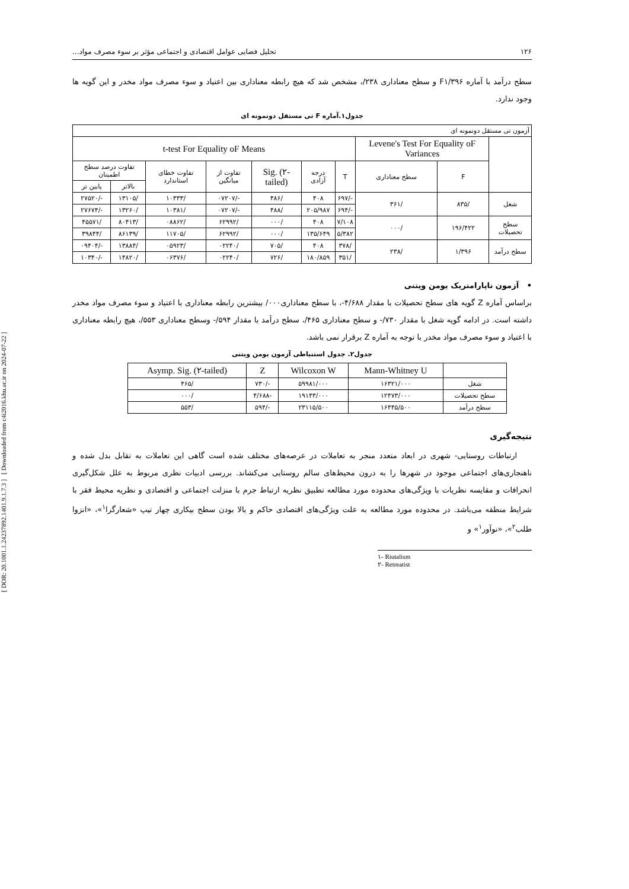[ DOR: 20.1001.1.24237892.1401.9.1.7.3 ] [ Downloaded from c4i2016.khu.ac.ir on 2024-07-22 ]
۱۲۶ تحلیل فضایی عوامل اقتصادی و اجتماعی مؤثر بر سوء مصرف مواد...
سطح درآمد با آماره F۱/۳۹۶ و سطح معناداری ۲۳۸/، مشخص شد که هیچ رابطه معناداری بین اعتیاد و سوء مصرف مواد مخدر و این گویه ها وجود ندارد.
جدول۱.آماره F تی مستقل دونمونه ای
| آزمون تی مستقل دونمونه ای | | | | | | | | | |
| | Levene's Test For Equality oF Variances | | t-test For Equality oF Means | | | | | | |
| | F | سطح معناداری | T | درجه آزادی | Sig. (۲-tailed) | تفاوت از میانگین | تفاوت خطای استاندارد | تفاوت درصد سطح اطمینان | |
| | | | | | | | | بالاتر | پایین تر |
| شغل | /۸۳۵ | /۳۶۱ | -/۶۹۷ | ۴۰۸ | /۴۸۶ | -/۰۷۲۰۷ | /۱۰۳۳۳ | /۱۳۱۰۵ | -/۲۷۵۲۰ |
| | | | -/۶۹۴ | ۲۰۵/۹۸۷ | /۴۸۸ | -/۰۷۲۰۷ | /۱۰۳۸۱ | /۱۳۲۶۰ | -/۲۷۶۷۴ |
| سطح تحصیلات | ۱۹۶/۴۲۲ | /۰۰۰ | ۷/۱۰۸ | ۴۰۸ | /۰۰۰ | /۶۲۹۹۲ | /۰۸۸۶۲ | /۸۰۴۱۳ | /۴۵۵۷۱ |
| | | | ۵/۳۸۲ | ۱۳۵/۶۴۹ | /۰۰۰ | /۶۲۹۹۲ | /۱۱۷۰۵ | /۸۶۱۳۹ | /۳۹۸۴۴ |
| سطح درآمد | ۱/۳۹۶ | /۲۳۸ | /۳۷۸ | ۴۰۸ | /۷۰۵ | /۰۲۲۴۰ | /۰۵۹۲۳ | /۱۳۸۸۴ | -/۰۹۴۰۴ |
| | | | /۳۵۱ | ۱۸۰/۸۵۹ | /۷۲۶ | /۰۲۲۴۰ | /۰۶۳۷۶ | /۱۴۸۲۰ | -/۱۰۳۴۰ |
• آزمون ناپارامتریک یومن ویتنی
براساس آماره Z گویه های سطح تحصیلات با مقدار ۴/۶۸۸-، با سطح معناداری۰۰۰/ بیشترین رابطه معناداری با اعتیاد و سوء مصرف مواد مخدر داشته است. در ادامه گویه شغل با مقدار ۷۳۰/- و سطح معناداری ۴۶۵/، سطح درآمد با مقدار ۵۹۴/- وسطح معناداری ۵۵۳/، هیچ رابطه معناداری با اعتیاد و سوء مصرف مواد مخدر با توجه به آماره Z برقرار نمی باشد.
جدول۲. جدول استنباطی آزمون یومن ویتنی
| | Mann-Whitney U | Wilcoxon W | Z | Asymp. Sig. (۲-tailed) |
| --- | --- | --- | --- | --- |
| شغل | ۱۶۳۲۱/۰۰۰ | ۵۹۹۸۱/۰۰۰ | -/۷۳۰ | /۴۶۵ |
| سطح تحصیلات | ۱۲۴۷۳/۰۰۰ | ۱۹۱۴۳/۰۰۰ | -۴/۶۸۸ | /۰۰۰ |
| سطح درآمد | ۱۶۴۴۵/۵۰۰ | ۲۳۱۱۵/۵۰۰ | -/۵۹۴ | /۵۵۳ |
نتیجه‌گیری
ارتباطات روستایی- شهری در ابعاد متعدد منجر به تعاملات در عرصه‌های مختلف شده است گاهی این تعاملات به تقابل بدل شده و ناهنجاری‌های اجتماعی موجود در شهرها را به درون محیط‌های سالم روستایی می‌کشاند. بررسی ادبیات نظری مربوط به علل شکل‌گیری انحرافات و مقایسه نظریات با ویژگی‌های محدوده مورد مطالعه تطبیق نظریه ارتباط جرم با منزلت اجتماعی و اقتصادی و نظریه محیط فقر با شرایط منطقه می‌باشد. در محدوده مورد مطالعه به علت ویژگی‌های اقتصادی حاکم و بالا بودن سطح بیکاری چهار تیپ «شعارگرا<sup>۱</sup>»، «انزوا طلب<sup>۲</sup>»، «نوآور<sup>۱</sup>» و
۱- Riutalism
۲- Retreatist